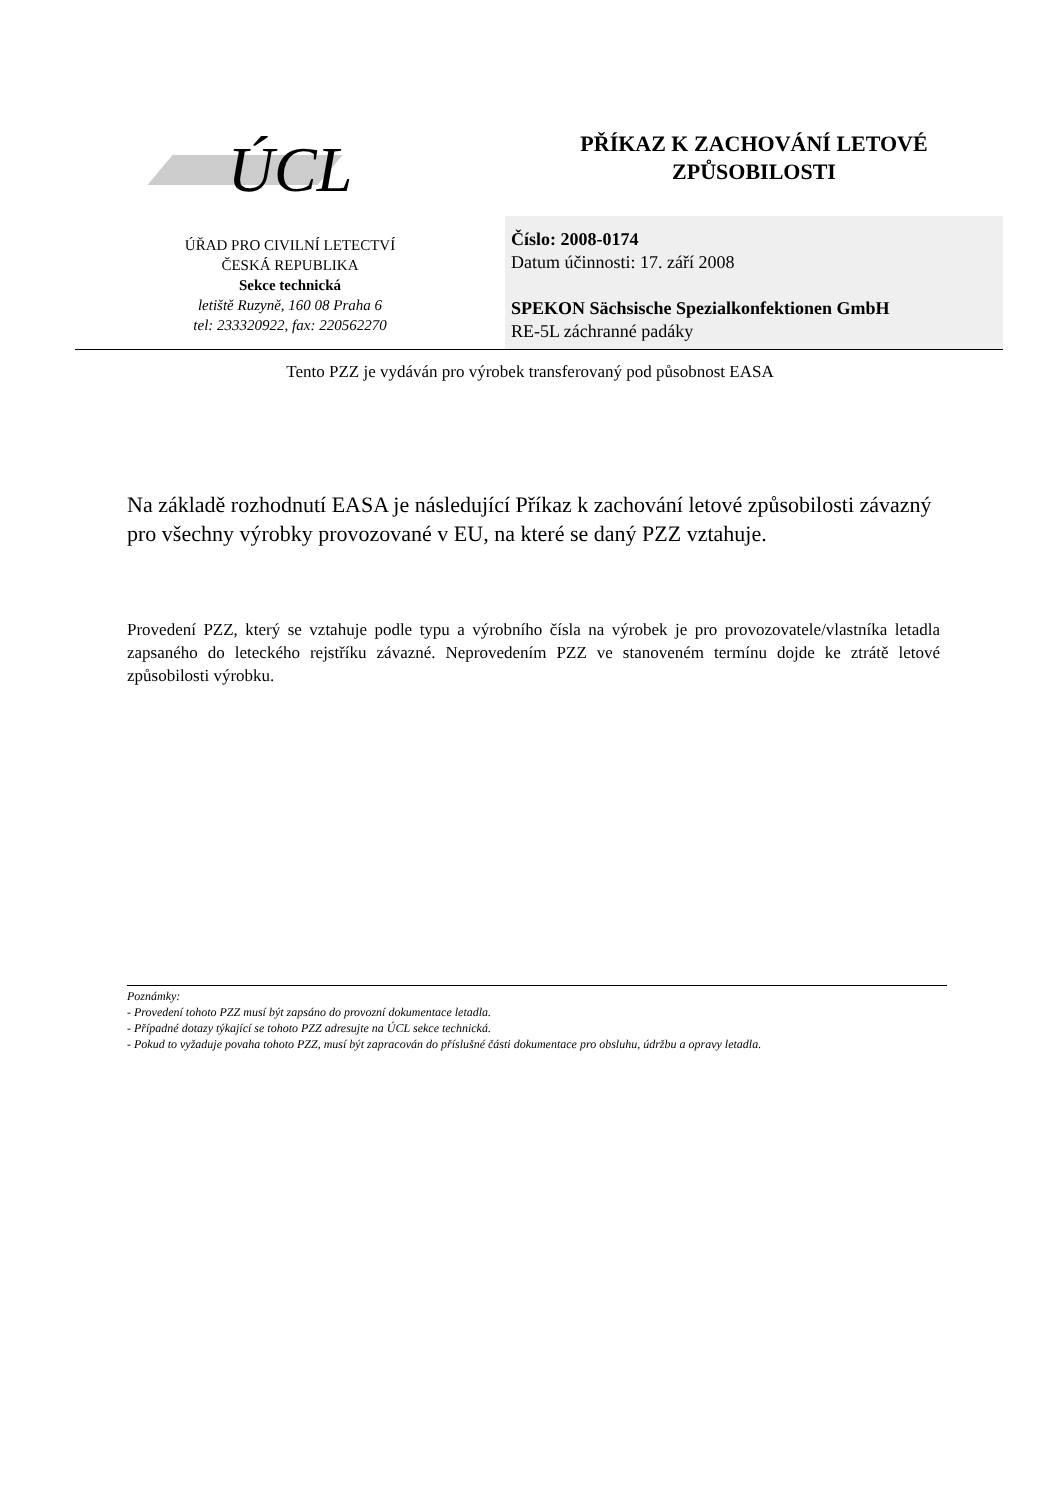ÚCL
ÚŘAD PRO CIVILNÍ LETECTVÍ
ČESKÁ REPUBLIKA
Sekce technická
letiště Ruzyně, 160 08 Praha 6
tel: 233320922, fax: 220562270
PŘÍKAZ K ZACHOVÁNÍ LETOVÉ
ZPŮSOBILOSTI
Číslo: 2008-0174
Datum účinnosti: 17. září 2008
SPEKON Sächsische Spezialkonfektionen GmbH
RE-5L záchranné padáky
Tento PZZ je vydáván pro výrobek transferovaný pod působnost EASA
Na základě rozhodnutí EASA je následující Příkaz k zachování letové způsobilosti závazný pro všechny výrobky provozované v EU, na které se daný PZZ vztahuje.
Provedení PZZ, který se vztahuje podle typu a výrobního čísla na výrobek je pro provozovatele/vlastníka letadla zapsaného do leteckého rejstříku závazné. Neprovedením PZZ ve stanoveném termínu dojde ke ztrátě letové způsobilosti výrobku.
Poznámky:
- Provedení tohoto PZZ musí být zapsáno do provozní dokumentace letadla.
- Případné dotazy týkající se tohoto PZZ adresujte na ÚCL sekce technická.
- Pokud to vyžaduje povaha tohoto PZZ, musí být zapracován do příslušné části dokumentace pro obsluhu, údržbu a opravy letadla.